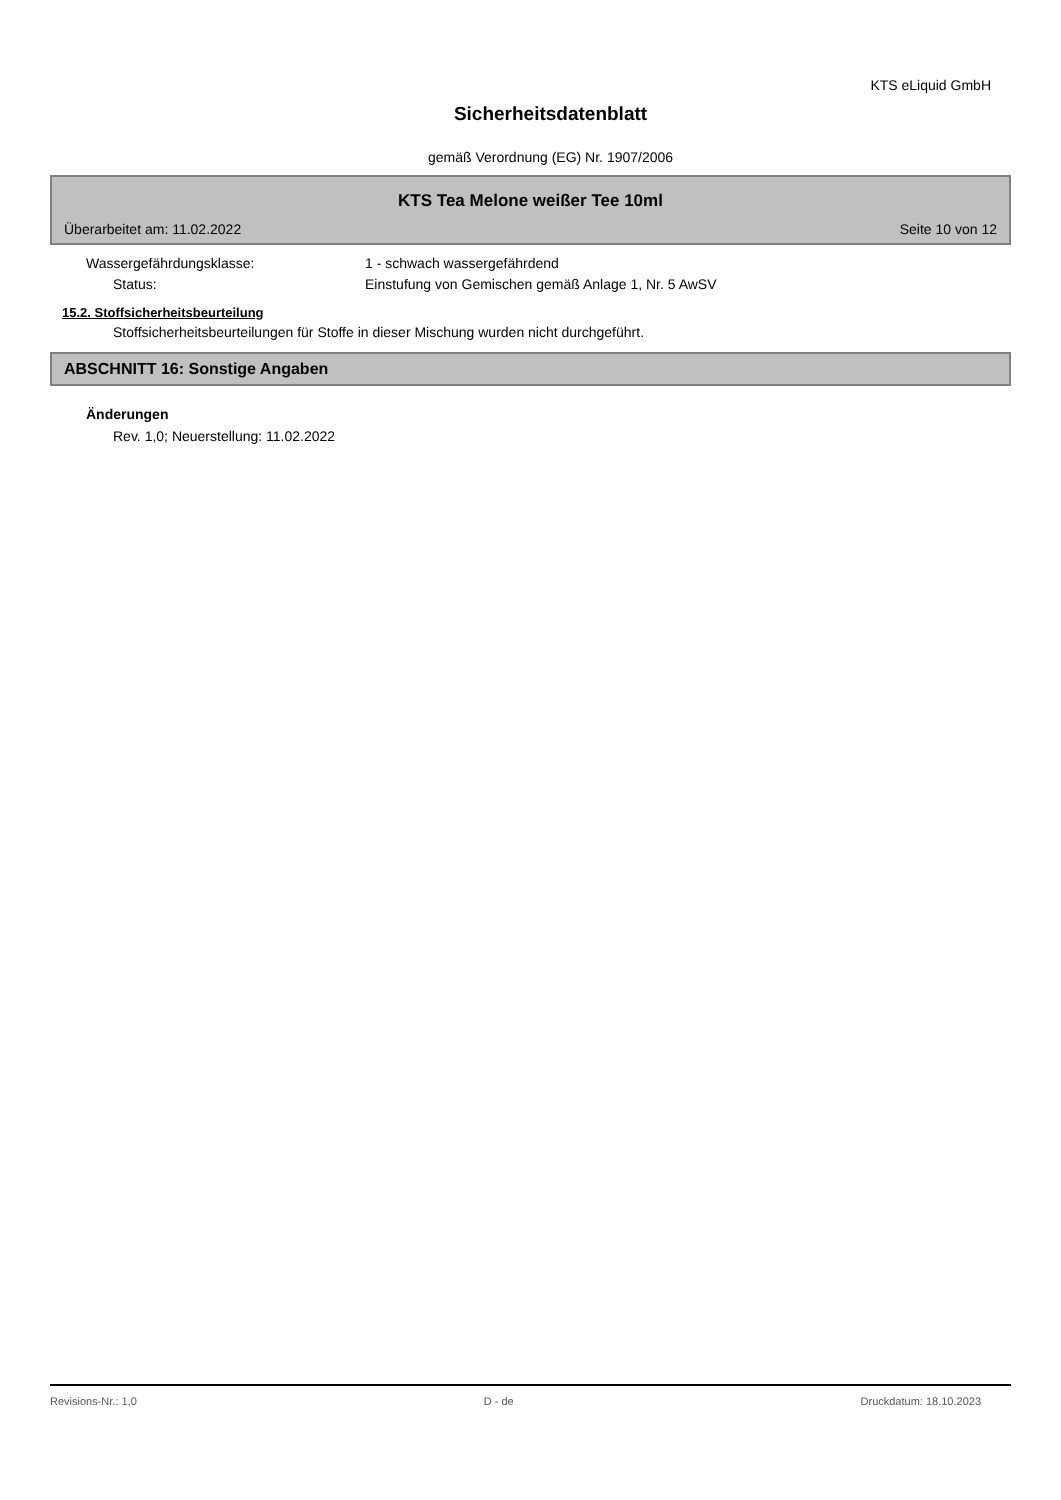KTS eLiquid GmbH
Sicherheitsdatenblatt
gemäß Verordnung (EG) Nr. 1907/2006
KTS Tea Melone weißer Tee 10ml
Überarbeitet am: 11.02.2022 Seite 10 von 12
Wassergefährdungsklasse: 1 - schwach wassergefährdend
Status: Einstufung von Gemischen gemäß Anlage 1, Nr. 5 AwSV
15.2. Stoffsicherheitsbeurteilung
Stoffsicherheitsbeurteilungen für Stoffe in dieser Mischung wurden nicht durchgeführt.
ABSCHNITT 16: Sonstige Angaben
Änderungen
Rev. 1,0; Neuerstellung: 11.02.2022
Revisions-Nr.: 1,0 D - de Druckdatum: 18.10.2023